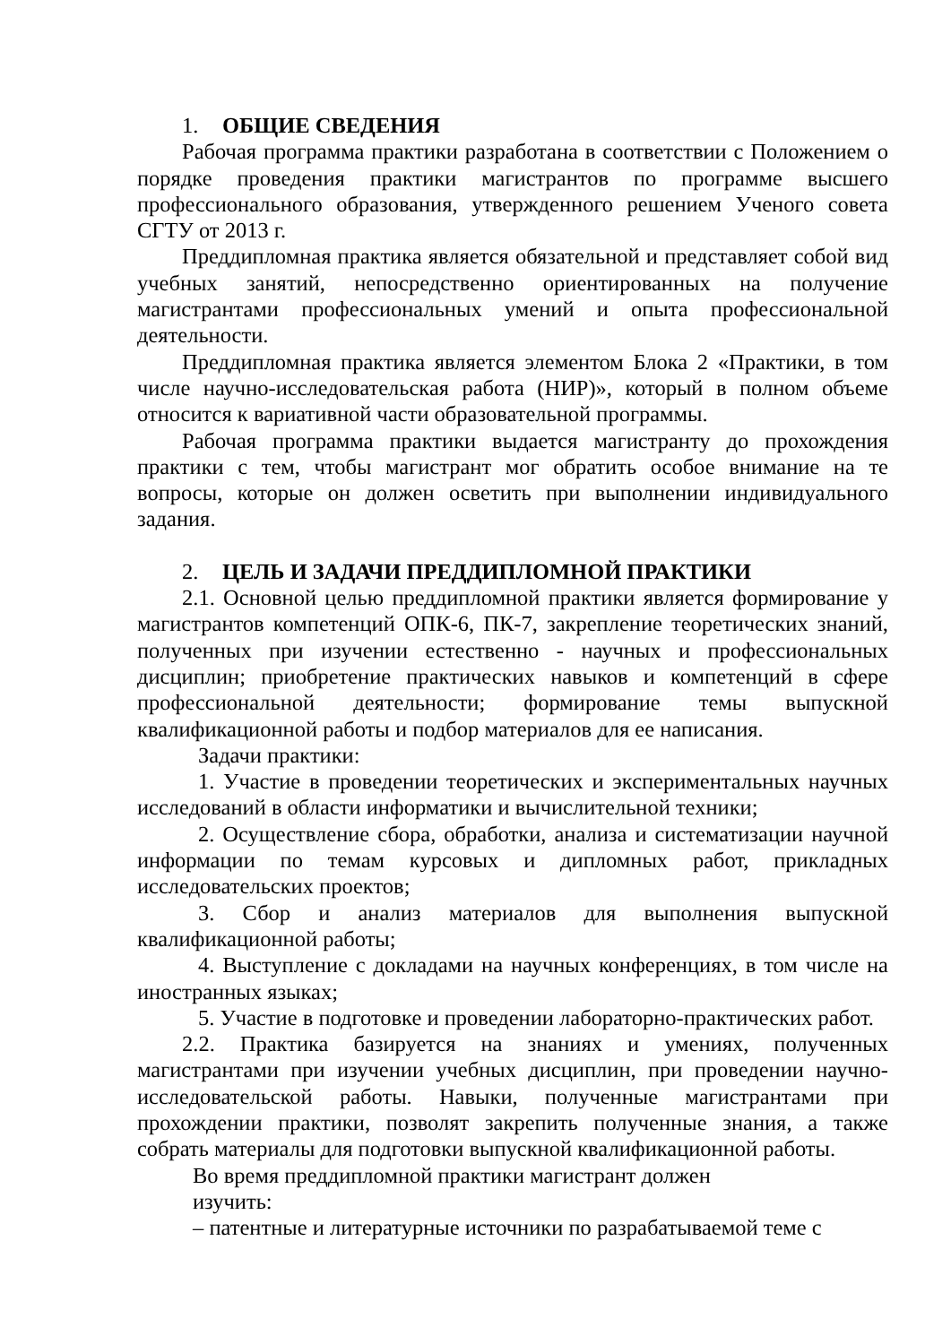1. ОБЩИЕ СВЕДЕНИЯ
Рабочая программа практики разработана в соответствии с Положением о порядке проведения практики магистрантов по программе высшего профессионального образования, утвержденного решением Ученого совета СГТУ от 2013 г.
Преддипломная практика является обязательной и представляет собой вид учебных занятий, непосредственно ориентированных на получение магистрантами профессиональных умений и опыта профессиональной деятельности.
Преддипломная практика является элементом Блока 2 «Практики, в том числе научно-исследовательская работа (НИР)», который в полном объеме относится к вариативной части образовательной программы.
Рабочая программа практики выдается магистранту до прохождения практики с тем, чтобы магистрант мог обратить особое внимание на те вопросы, которые он должен осветить при выполнении индивидуального задания.
2. ЦЕЛЬ И ЗАДАЧИ ПРЕДДИПЛОМНОЙ ПРАКТИКИ
2.1. Основной целью преддипломной практики является формирование у магистрантов компетенций ОПК-6, ПК-7, закрепление теоретических знаний, полученных при изучении естественно - научных и профессиональных дисциплин; приобретение практических навыков и компетенций в сфере профессиональной деятельности; формирование темы выпускной квалификационной работы и подбор материалов для ее написания.
Задачи практики:
1. Участие в проведении теоретических и экспериментальных научных исследований в области информатики и вычислительной техники;
2. Осуществление сбора, обработки, анализа и систематизации научной информации по темам курсовых и дипломных работ, прикладных исследовательских проектов;
3. Сбор и анализ материалов для выполнения выпускной квалификационной работы;
4. Выступление с докладами на научных конференциях, в том числе на иностранных языках;
5. Участие в подготовке и проведении лабораторно-практических работ.
2.2. Практика базируется на знаниях и умениях, полученных магистрантами при изучении учебных дисциплин, при проведении научно-исследовательской работы. Навыки, полученные магистрантами при прохождении практики, позволят закрепить полученные знания, а также собрать материалы для подготовки выпускной квалификационной работы.
Во время преддипломной практики магистрант должен
изучить:
– патентные и литературные источники по разрабатываемой теме с